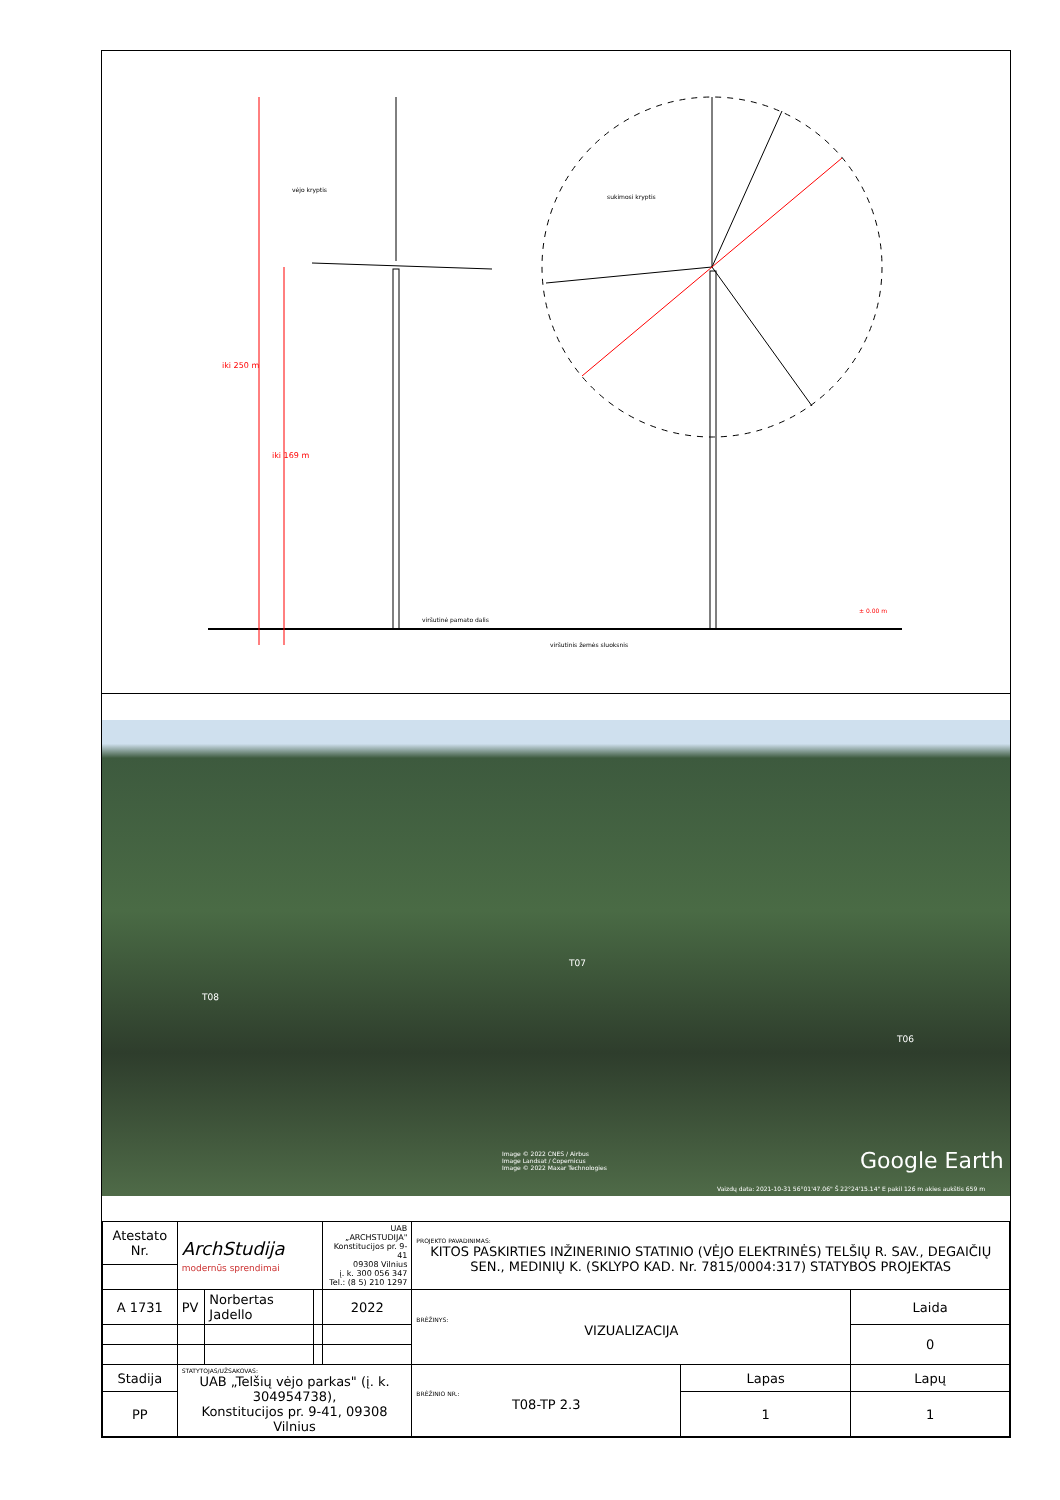vėjo kryptis
sukimosi kryptis
iki 250 m
iki 169 m
viršutinė pamato dalis
viršutinis žemės sluoksnis
± 0.00 m
T08
T07
T06
Image © 2022 CNES / Airbus
Image Landsat / Copernicus
Image © 2022 Maxar Technologies
Google Earth
Vaizdų data: 2021-10-31 56°01'47.06" Š 22°24'15.14" E pakil 126 m akies aukštis 659 m
| Atestato Nr. | ArchStudija modernūs sprendimai | | | UAB „ARCHSTUDIJA" Konstitucijos pr. 9-41 09308 Vilnius į. k. 300 056 347 Tel.: (8 5) 210 1297 | PROJEKTO PAVADINIMAS: KITOS PASKIRTIES INŽINERINIO STATINIO (VĖJO ELEKTRINĖS) TELŠIŲ R. SAV., DEGAIČIŲ SEN., MEDINIŲ K. (SKLYPO KAD. Nr. 7815/0004:317) STATYBOS PROJEKTAS | | |
| A 1731 | PV | Norbertas Jadello | | 2022 | BRĖŽINYS: VIZUALIZACIJA | | Laida |
| | | | | | | | 0 |
| Stadija | STATYTOJAS/UŽSAKOVAS: UAB „Telšių vėjo parkas" (į. k. 304954738), Konstitucijos pr. 9-41, 09308 Vilnius | | | | BRĖŽINIO NR.: T08-TP 2.3 | Lapas | Lapų |
| PP | | | | | | 1 | 1 |